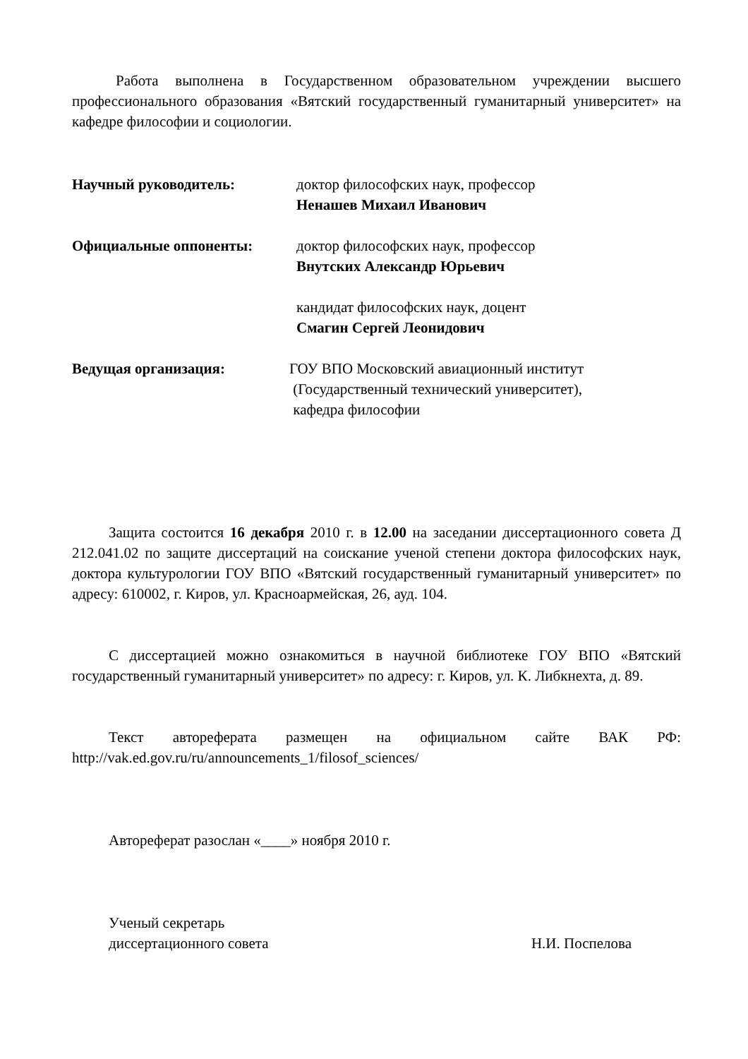Работа выполнена в Государственном образовательном учреждении высшего профессионального образования «Вятский государственный гуманитарный университет» на кафедре философии и социологии.
Научный руководитель: доктор философских наук, профессор
Ненашев Михаил Иванович
Официальные оппоненты: доктор философских наук, профессор
Внутских Александр Юрьевич
кандидат философских наук, доцент
Смагин Сергей Леонидович
Ведущая организация: ГОУ ВПО Московский авиационный институт
(Государственный технический университет),
кафедра философии
Защита состоится 16 декабря 2010 г. в 12.00 на заседании диссертационного совета Д 212.041.02 по защите диссертаций на соискание ученой степени доктора философских наук, доктора культурологии ГОУ ВПО «Вятский государственный гуманитарный университет» по адресу: 610002, г. Киров, ул. Красноармейская, 26, ауд. 104.
С диссертацией можно ознакомиться в научной библиотеке ГОУ ВПО «Вятский государственный гуманитарный университет» по адресу: г. Киров, ул. К. Либкнехта, д. 89.
Текст автореферата размещен на официальном сайте ВАК РФ: http://vak.ed.gov.ru/ru/announcements_1/filosof_sciences/
Автореферат разослан «____» ноября 2010 г.
Ученый секретарь
диссертационного совета Н.И. Поспелова